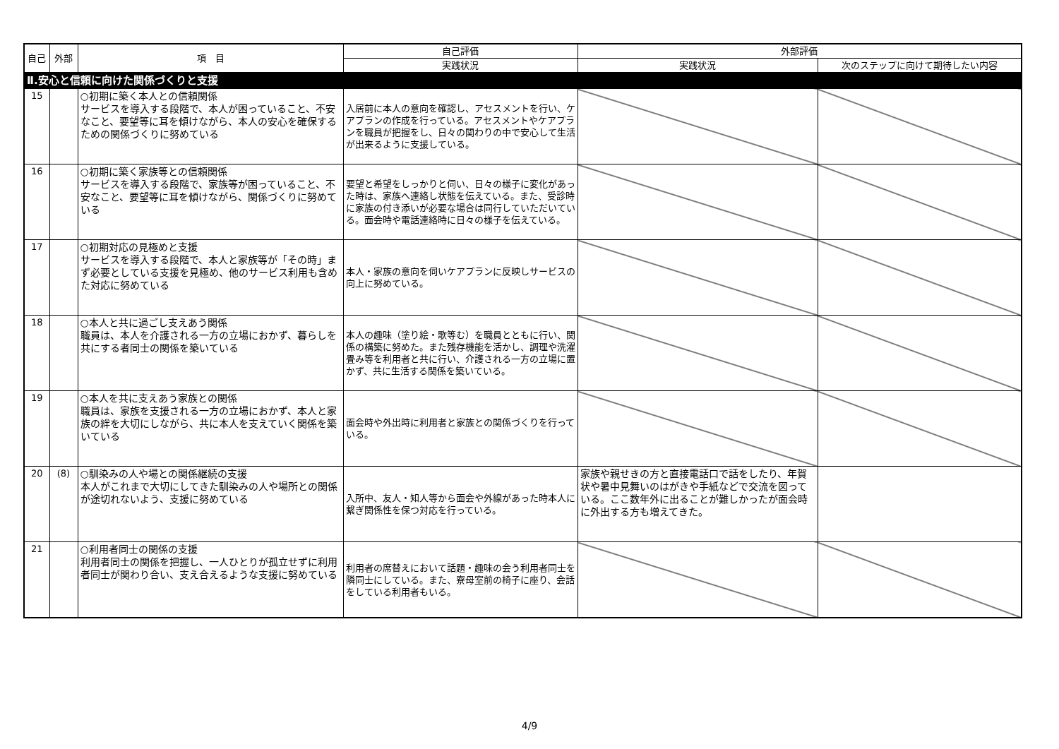| 自己 | 外部 | 項 目 | 自己評価 | 外部評価 | |
| --- | --- | --- | --- | --- | --- |
| | | | 実践状況 | 実践状況 | 次のステップに向けて期待したい内容 |
| Ⅱ.安心と信頼に向けた関係づくりと支援 | | | | | |
| 15 | | ○初期に築く本人との信頼関係 サービスを導入する段階で、本人が困っていること、不安なこと、要望等に耳を傾けながら、本人の安心を確保するための関係づくりに努めている | 入居前に本人の意向を確認し、アセスメントを行い、ケアプランの作成を行っている。アセスメントやケアプランを職員が把握をし、日々の関わりの中で安心して生活が出来るように支援している。 | | |
| 16 | | ○初期に築く家族等との信頼関係 サービスを導入する段階で、家族等が困っていること、不安なこと、要望等に耳を傾けながら、関係づくりに努めている | 要望と希望をしっかりと伺い、日々の様子に変化があった時は、家族へ連絡し状態を伝えている。また、受診時に家族の付き添いが必要な場合は同行していただいている。面会時や電話連絡時に日々の様子を伝えている。 | | |
| 17 | | ○初期対応の見極めと支援 サービスを導入する段階で、本人と家族等が「その時」まず必要としている支援を見極め、他のサービス利用も含めた対応に努めている | 本人・家族の意向を伺いケアプランに反映しサービスの向上に努めている。 | | |
| 18 | | ○本人と共に過ごし支えあう関係 職員は、本人を介護される一方の立場におかず、暮らしを共にする者同士の関係を築いている | 本人の趣味（塗り絵・歌等む）を職員とともに行い、関係の構築に努めた。また残存機能を活かし、調理や洗濯畳み等を利用者と共に行い、介護される一方の立場に置かず、共に生活する関係を築いている。 | | |
| 19 | | ○本人を共に支えあう家族との関係 職員は、家族を支援される一方の立場におかず、本人と家族の絆を大切にしながら、共に本人を支えていく関係を築いている | 面会時や外出時に利用者と家族との関係づくりを行っている。 | | |
| 20 | (8) | ○馴染みの人や場との関係継続の支援 本人がこれまで大切にしてきた馴染みの人や場所との関係が途切れないよう、支援に努めている | 入所中、友人・知人等から面会や外線があった時本人に繋ぎ関係性を保つ対応を行っている。 | 家族や親せきの方と直接電話口で話をしたり、年賀状や暑中見舞いのはがきや手紙などで交流を図っている。ここ数年外に出ることが難しかったが面会時に外出する方も増えてきた。 | |
| 21 | | ○利用者同士の関係の支援 利用者同士の関係を把握し、一人ひとりが孤立せずに利用者同士が関わり合い、支え合えるような支援に努めている | 利用者の席替えにおいて話題・趣味の会う利用者同士を隣同士にしている。また、寮母室前の椅子に座り、会話をしている利用者もいる。 | | |
4/9